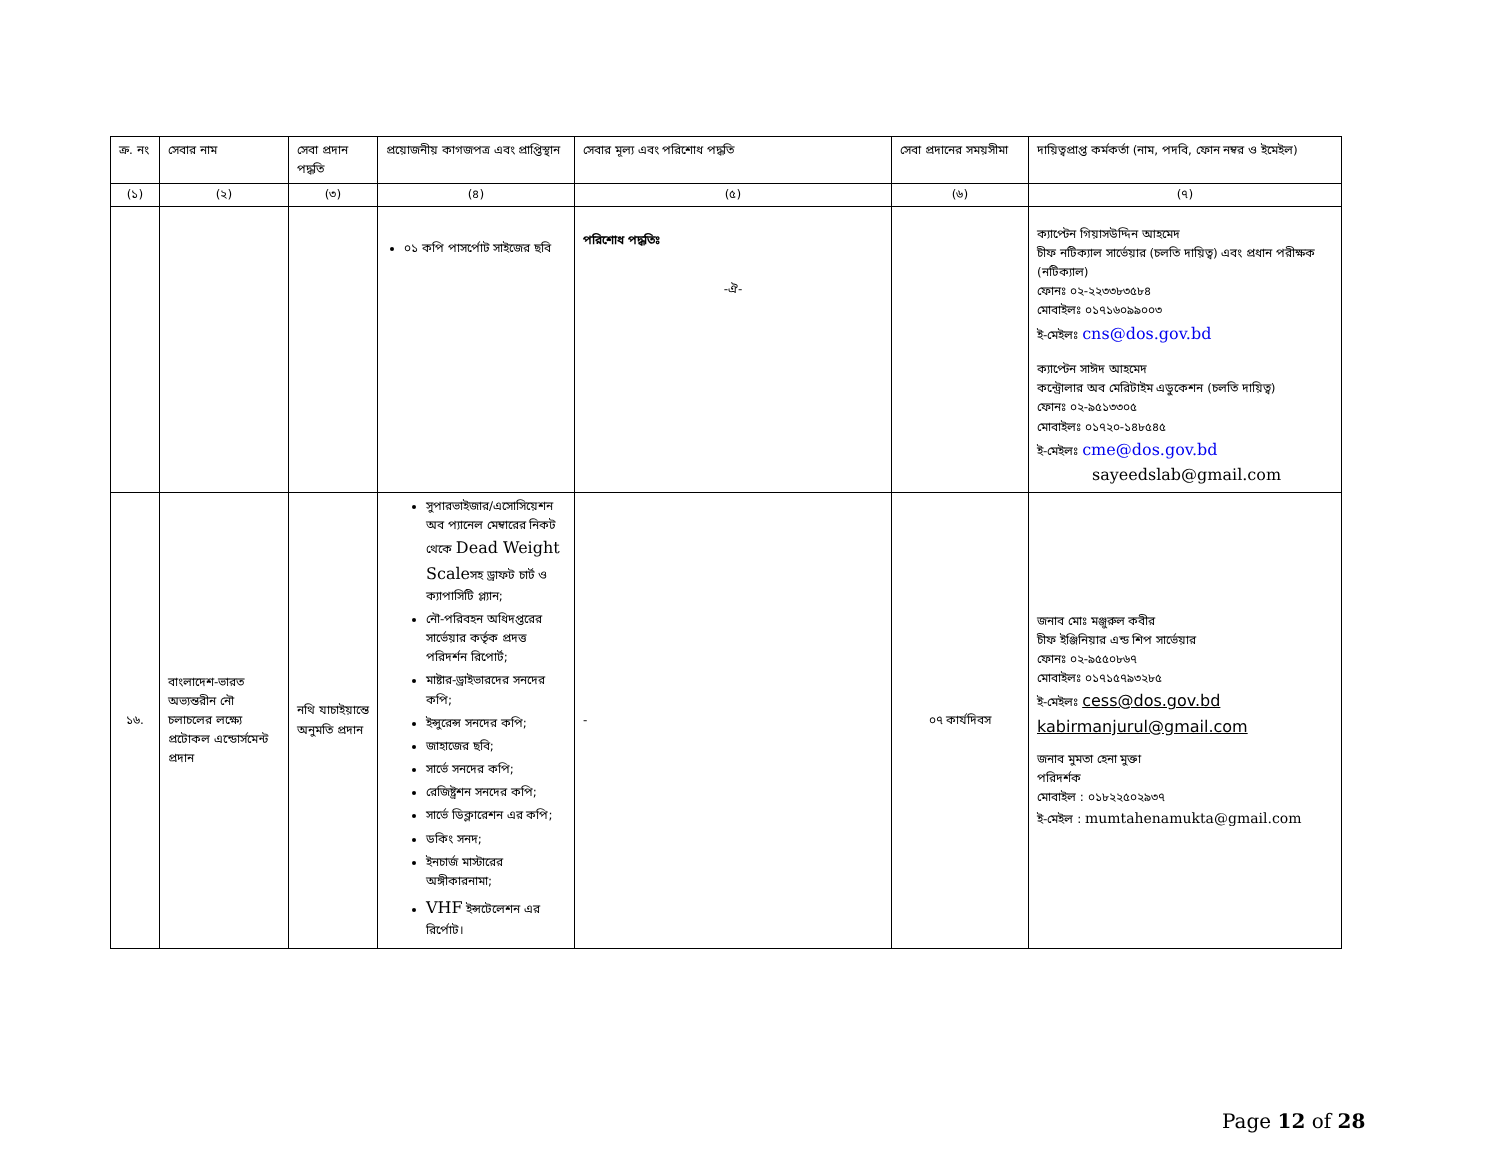| ক্র. নং | সেবার নাম | সেবা প্রদান পদ্ধতি | প্রয়োজনীয় কাগজপত্র এবং প্রাপ্তিস্থান | সেবার মূল্য এবং পরিশোধ পদ্ধতি | সেবা প্রদানের সময়সীমা | দায়িত্বপ্রাপ্ত কর্মকর্তা (নাম, পদবি, ফোন নম্বর ও ইমেইল) |
| --- | --- | --- | --- | --- | --- | --- |
| (১) | (২) | (৩) | (৪) | (৫) | (৬) | (৭) |
| | | | ০১ কপি পাসর্পোট সাইজের ছবি | পরিশোধ পদ্ধতিঃ -ঐ- | | ক্যাপ্টেন গিয়াসউদ্দিন আহমেদ চীফ নটিক্যাল সার্ভেয়ার (চলতি দায়িত্ব) এবং প্রধান পরীক্ষক (নটিক্যাল) ফোনঃ ০২-২২৩৩৮৩৫৮৪ মোবাইলঃ ০১৭১৬০৯৯০০৩ ই-মেইলঃ cns@dos.gov.bd ক্যাপ্টেন সাঈদ আহমেদ কন্ট্রোলার অব মেরিটাইম এডুকেশন (চলতি দায়িত্ব) ফোনঃ ০২-৯৫১৩৩০৫ মোবাইলঃ ০১৭২০-১৪৮৫৪৫ ই-মেইলঃ cme@dos.gov.bd sayeedslab@gmail.com |
| ১৬. | বাংলাদেশ-ভারত অভ্যন্তরীন নৌ চলাচলের লক্ষ্যে প্রটোকল এন্ডোর্সমেন্ট প্রদান | নথি যাচাইয়ান্তে অনুমতি প্রদান | সুপারভাইজার/এসোসিয়েশন অব প্যানেল মেম্বারের নিকট থেকে Dead Weight Scale সহ ড্রাফট চার্ট ও ক্যাপাসিটি প্ল্যান; নৌ-পরিবহন অধিদপ্তরের সার্ভেয়ার কর্তৃক প্রদত্ত পরিদর্শন রিপোর্ট; মাষ্টার-ড্রাইভারদের সনদের কপি; ইন্সুরেন্স সনদের কপি; জাহাজের ছবি; সার্ভে সনদের কপি; রেজিষ্ট্রশন সনদের কপি; সার্ভে ডিক্লারেশন এর কপি; ডকিং সনদ; ইনচার্জ মাস্টারের অঙ্গীকারনামা; VHF ইন্সটেলেশন এর রির্পোট। | - | ০৭ কার্যদিবস | জনাব মোঃ মঞ্জুরুল কবীর চীফ ইঞ্জিনিয়ার এন্ড শিপ সার্ভেয়ার ফোনঃ ০২-৯৫৫০৮৬৭ মোবাইলঃ ০১৭১৫৭৯৩২৮৫ ই-মেইলঃ cess@dos.gov.bd kabirmanjurul@gmail.com জনাব মুমতা হেনা মুক্তা পরিদর্শক মোবাইল : ০১৮২২৫০২৯৩৭ ই-মেইল : mumtahenamukta@gmail.com |
Page 12 of 28